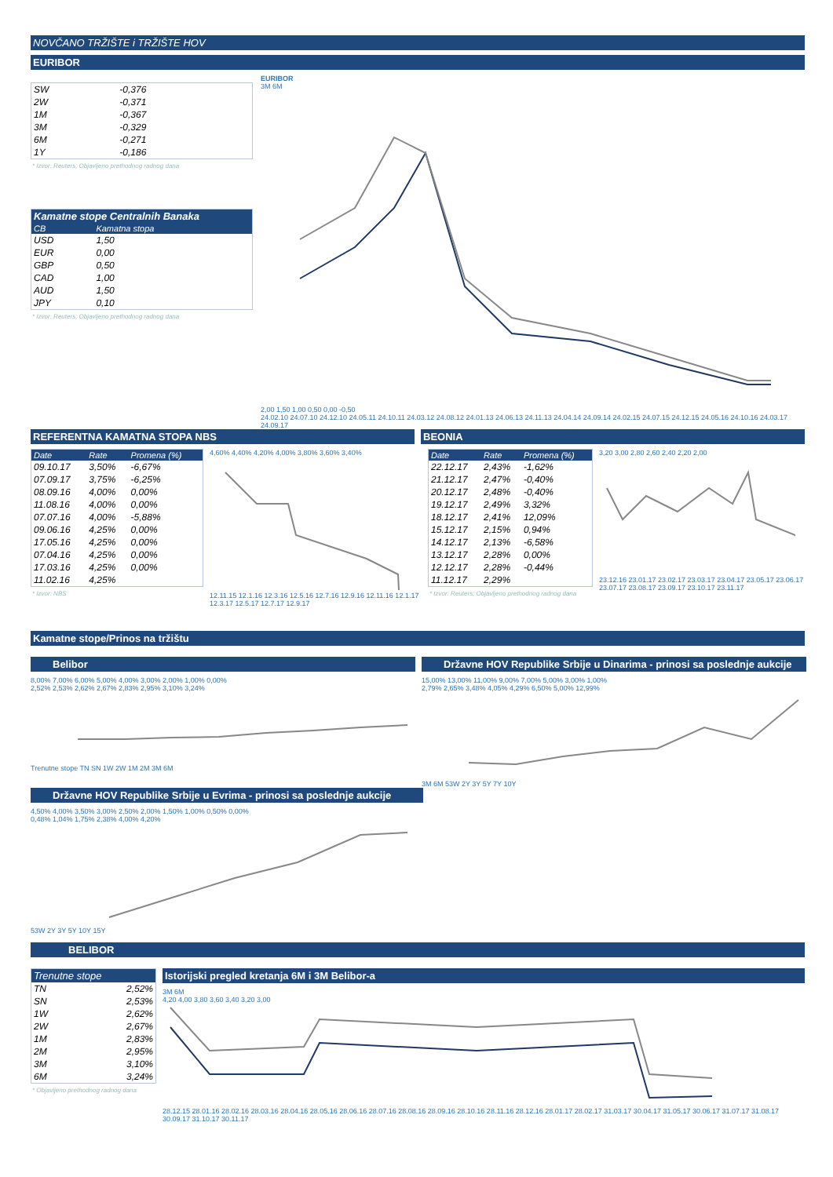NOVČANO TRŽIŠTE i TRŽIŠTE HOV
EURIBOR
| SW | -0,376 |
| 2W | -0,371 |
| 1M | -0,367 |
| 3M | -0,329 |
| 6M | -0,271 |
| 1Y | -0,186 |
* Izvor: Reuters; Objavljeno prethodnog radnog dana
| Kamatne stope Centralnih Banaka | |
| --- | --- |
| CB | Kamatna stopa |
| USD | 1,50 |
| EUR | 0,00 |
| GBP | 0,50 |
| CAD | 1,00 |
| AUD | 1,50 |
| JPY | 0,10 |
* Izvor: Reuters; Objavljeno prethodnog radnog dana
EURIBOR
3M 6M
2,00 1,50 1,00 0,50 0,00 -0,50
24.02.10 24.07.10 24.12.10 24.05.11 24.10.11 24.03.12 24.08.12 24.01.13 24.06.13 24.11.13 24.04.14 24.09.14 24.02.15 24.07.15 24.12.15 24.05.16 24.10.16 24.03.17 24.09.17
REFERENTNA KAMATNA STOPA NBS BEONIA
| Date | Rate | Promena (%) |
| --- | --- | --- |
| 09.10.17 | 3,50% | -6,67% |
| 07.09.17 | 3,75% | -6,25% |
| 08.09.16 | 4,00% | 0,00% |
| 11.08.16 | 4,00% | 0,00% |
| 07.07.16 | 4,00% | -5,88% |
| 09.06.16 | 4,25% | 0,00% |
| 17.05.16 | 4,25% | 0,00% |
| 07.04.16 | 4,25% | 0,00% |
| 17.03.16 | 4,25% | 0,00% |
| 11.02.16 | 4,25% | |
* Izvor: NBS
4,60% 4,40% 4,20% 4,00% 3,80% 3,60% 3,40%
12.11.15 12.1.16 12.3.16 12.5.16 12.7.16 12.9.16 12.11.16 12.1.17 12.3.17 12.5.17 12.7.17 12.9.17
| Date | Rate | Promena (%) |
| --- | --- | --- |
| 22.12.17 | 2,43% | -1,62% |
| 21.12.17 | 2,47% | -0,40% |
| 20.12.17 | 2,48% | -0,40% |
| 19.12.17 | 2,49% | 3,32% |
| 18.12.17 | 2,41% | 12,09% |
| 15.12.17 | 2,15% | 0,94% |
| 14.12.17 | 2,13% | -6,58% |
| 13.12.17 | 2,28% | 0,00% |
| 12.12.17 | 2,28% | -0,44% |
| 11.12.17 | 2,29% | |
* Izvor: Reuters; Objavljeno prethodnog radnog dana
3,20 3,00 2,80 2,60 2,40 2,20 2,00
23.12.16 23.01.17 23.02.17 23.03.17 23.04.17 23.05.17 23.06.17 23.07.17 23.08.17 23.09.17 23.10.17 23.11.17
Kamatne stope/Prinos na tržištu
Belibor
8,00% 7,00% 6,00% 5,00% 4,00% 3,00% 2,00% 1,00% 0,00%
2,52% 2,53% 2,62% 2,67% 2,83% 2,95% 3,10% 3,24%
Trenutne stope TN SN 1W 2W 1M 2M 3M 6M
Državne HOV Republike Srbije u Dinarima - prinosi sa poslednje aukcije
15,00% 13,00% 11,00% 9,00% 7,00% 5,00% 3,00% 1,00%
2,79% 2,65% 3,48% 4,05% 4,29% 6,50% 5,00% 12,99%
3M 6M 53W 2Y 3Y 5Y 7Y 10Y
Državne HOV Republike Srbije u Evrima - prinosi sa poslednje aukcije
4,50% 4,00% 3,50% 3,00% 2,50% 2,00% 1,50% 1,00% 0,50% 0,00%
0,48% 1,04% 1,75% 2,38% 4,00% 4,20%
53W 2Y 3Y 5Y 10Y 15Y
BELIBOR
| Trenutne stope | |
| --- | --- |
| TN | 2,52% |
| SN | 2,53% |
| 1W | 2,62% |
| 2W | 2,67% |
| 1M | 2,83% |
| 2M | 2,95% |
| 3M | 3,10% |
| 6M | 3,24% |
* Objavljeno prethodnog radnog dana
Istorijski pregled kretanja 6M i 3M Belibor-a
3M 6M
4,20 4,00 3,80 3,60 3,40 3,20 3,00
28.12.15 28.01.16 28.02.16 28.03.16 28.04.16 28.05.16 28.06.16 28.07.16 28.08.16 28.09.16 28.10.16 28.11.16 28.12.16 28.01.17 28.02.17 31.03.17 30.04.17 31.05.17 30.06.17 31.07.17 31.08.17 30.09.17 31.10.17 30.11.17